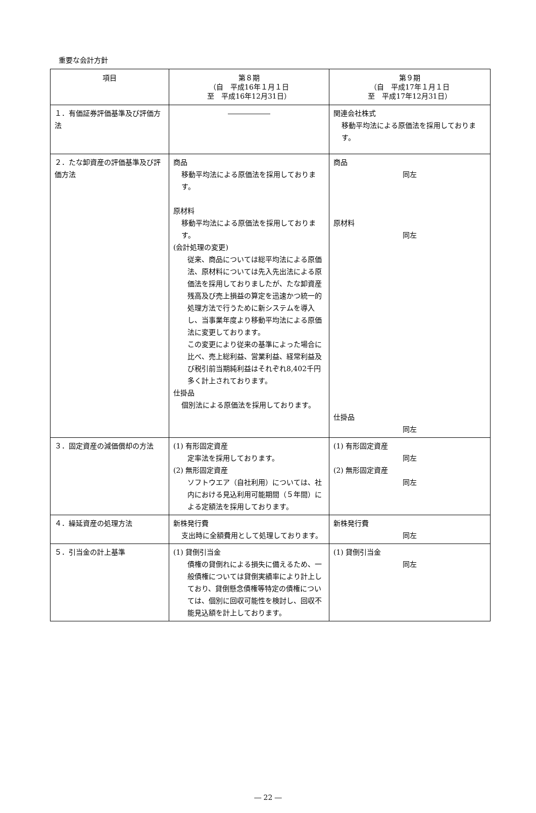重要な会計方針
| 項目 | 第８期 （自 平成16年１月１日 至 平成16年12月31日） | 第９期 （自 平成17年１月１日 至 平成17年12月31日） |
| --- | --- | --- |
| １．有価証券評価基準及び評価方法 | ―――――― | 関連会社株式 移動平均法による原価法を採用しております。 |
| ２．たな卸資産の評価基準及び評価方法 | 商品 移動平均法による原価法を採用しております。 原材料 移動平均法による原価法を採用しております。 (会計処理の変更) 従来、商品については総平均法による原価法、原材料については先入先出法による原価法を採用しておりましたが、たな卸資産残高及び売上損益の算定を迅速かつ統一的処理方法で行うために新システムを導入し、当事業年度より移動平均法による原価法に変更しております。 この変更により従来の基準によった場合に比べ、売上総利益、営業利益、経常利益及び税引前当期純利益はそれぞれ8,402千円多く計上されております。 仕掛品 個別法による原価法を採用しております。 | 商品 同左 原材料 同左 仕掛品 同左 |
| ３．固定資産の減価償却の方法 | (1) 有形固定資産 定率法を採用しております。 (2) 無形固定資産 ソフトウエア（自社利用）については、社内における見込利用可能期間（５年間）による定額法を採用しております。 | (1) 有形固定資産 同左 (2) 無形固定資産 同左 |
| ４．繰延資産の処理方法 | 新株発行費 支出時に全額費用として処理しております。 | 新株発行費 同左 |
| ５．引当金の計上基準 | (1) 貸倒引当金 債権の貸倒れによる損失に備えるため、一般債権については貸倒実績率により計上しており、貸倒懸念債権等特定の債権については、個別に回収可能性を検討し、回収不能見込額を計上しております。 | (1) 貸倒引当金 同左 |
― 22 ―